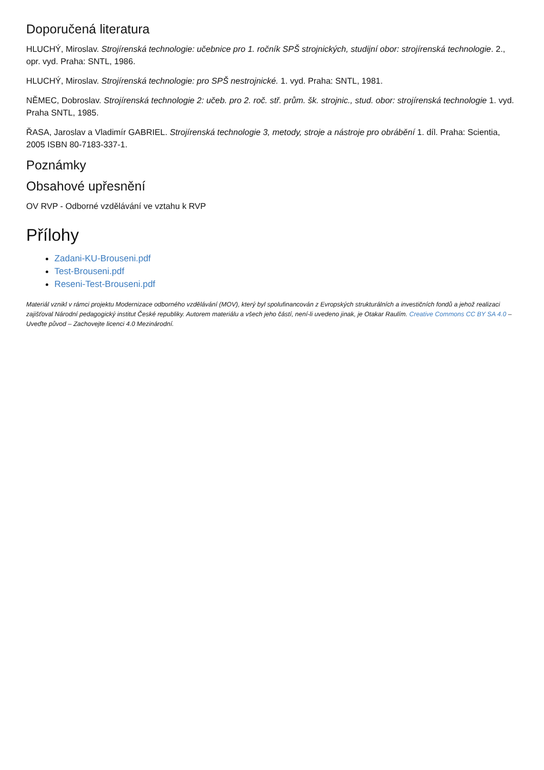Doporučená literatura
HLUCHÝ, Miroslav. Strojírenská technologie: učebnice pro 1. ročník SPŠ strojnických, studijní obor: strojírenská technologie. 2., opr. vyd. Praha: SNTL, 1986.
HLUCHÝ, Miroslav. Strojírenská technologie: pro SPŠ nestrojnické. 1. vyd. Praha: SNTL, 1981.
NĚMEC, Dobroslav. Strojírenská technologie 2: učeb. pro 2. roč. stř. prům. šk. strojnic., stud. obor: strojírenská technologie 1. vyd. Praha SNTL, 1985.
ŘASA, Jaroslav a Vladimír GABRIEL. Strojírenská technologie 3, metody, stroje a nástroje pro obrábění 1. díl. Praha: Scientia, 2005 ISBN 80-7183-337-1.
Poznámky
Obsahové upřesnění
OV RVP - Odborné vzdělávání ve vztahu k RVP
Přílohy
Zadani-KU-Brouseni.pdf
Test-Brouseni.pdf
Reseni-Test-Brouseni.pdf
Materiál vznikl v rámci projektu Modernizace odborného vzdělávání (MOV), který byl spolufinancován z Evropských strukturálních a investičních fondů a jehož realizaci zajišťoval Národní pedagogický institut České republiky. Autorem materiálu a všech jeho částí, není-li uvedeno jinak, je Otakar Raulím. Creative Commons CC BY SA 4.0 – Uveďte původ – Zachovejte licenci 4.0 Mezinárodní.